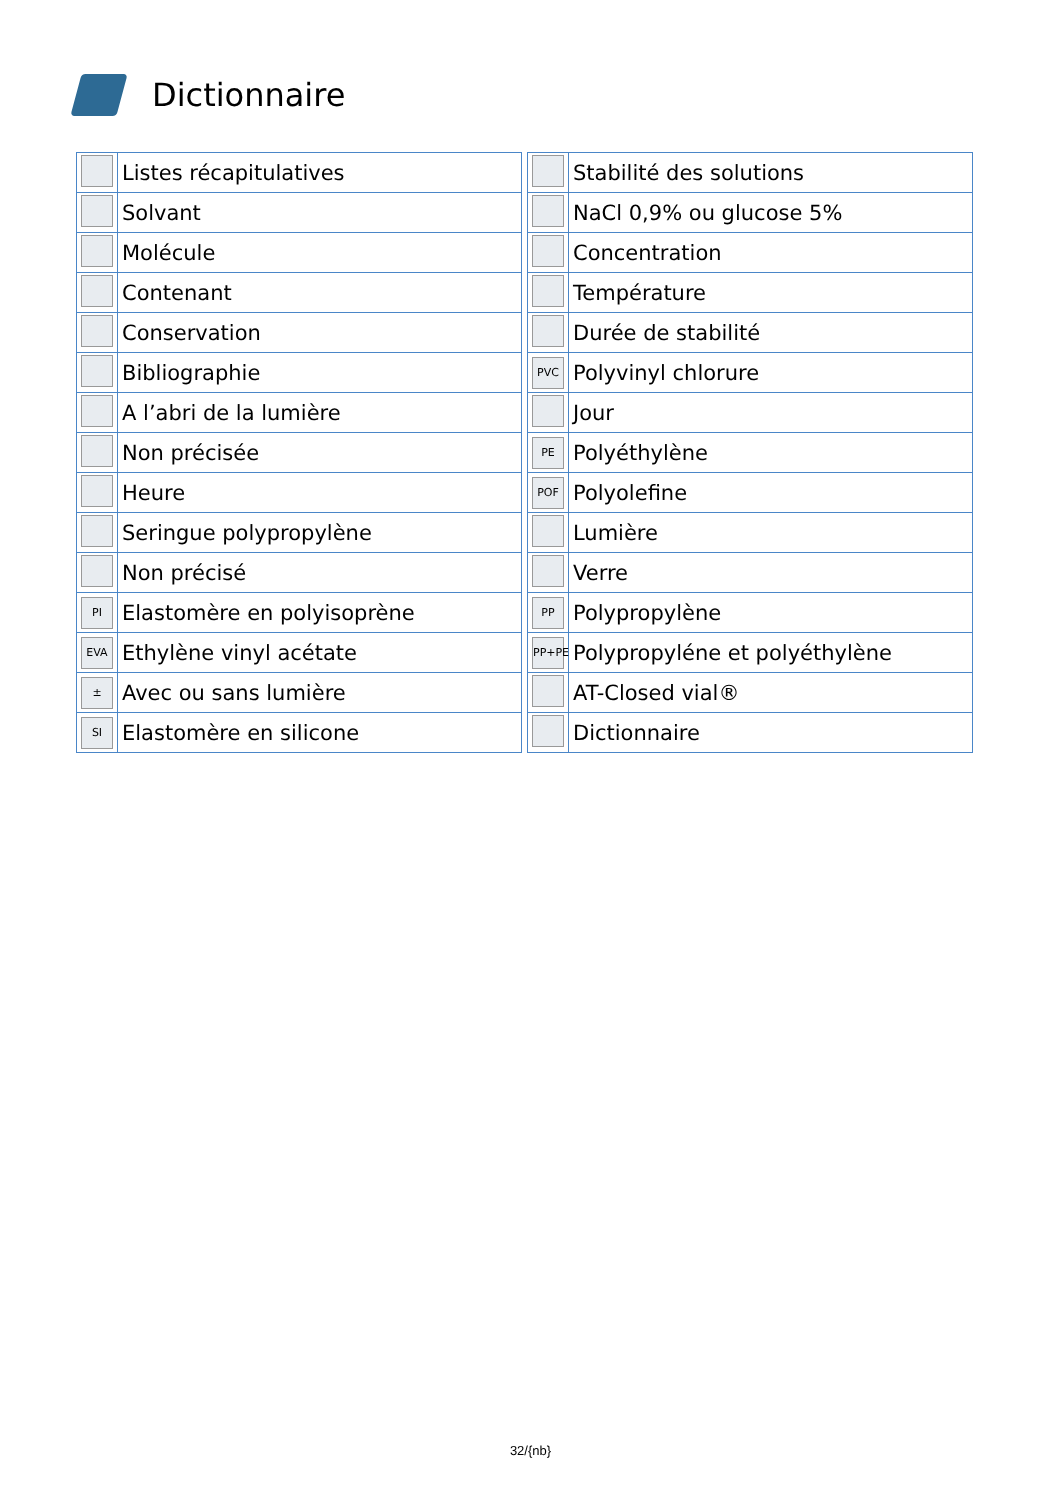Dictionnaire
| | Listes récapitulatives |
| | Solvant |
| | Molécule |
| | Contenant |
| | Conservation |
| | Bibliographie |
| | A l’abri de la lumière |
| | Non précisée |
| | Heure |
| | Seringue polypropylène |
| | Non précisé |
| PI | Elastomère en polyisoprène |
| EVA | Ethylène vinyl acétate |
| ± | Avec ou sans lumière |
| SI | Elastomère en silicone |
| | Stabilité des solutions |
| | NaCl 0,9% ou glucose 5% |
| | Concentration |
| | Température |
| | Durée de stabilité |
| PVC | Polyvinyl chlorure |
| | Jour |
| PE | Polyéthylène |
| POF | Polyolefine |
| | Lumière |
| | Verre |
| PP | Polypropylène |
| PP+PE | Polypropyléne et polyéthylène |
| | AT-Closed vial® |
| | Dictionnaire |
32/{nb}